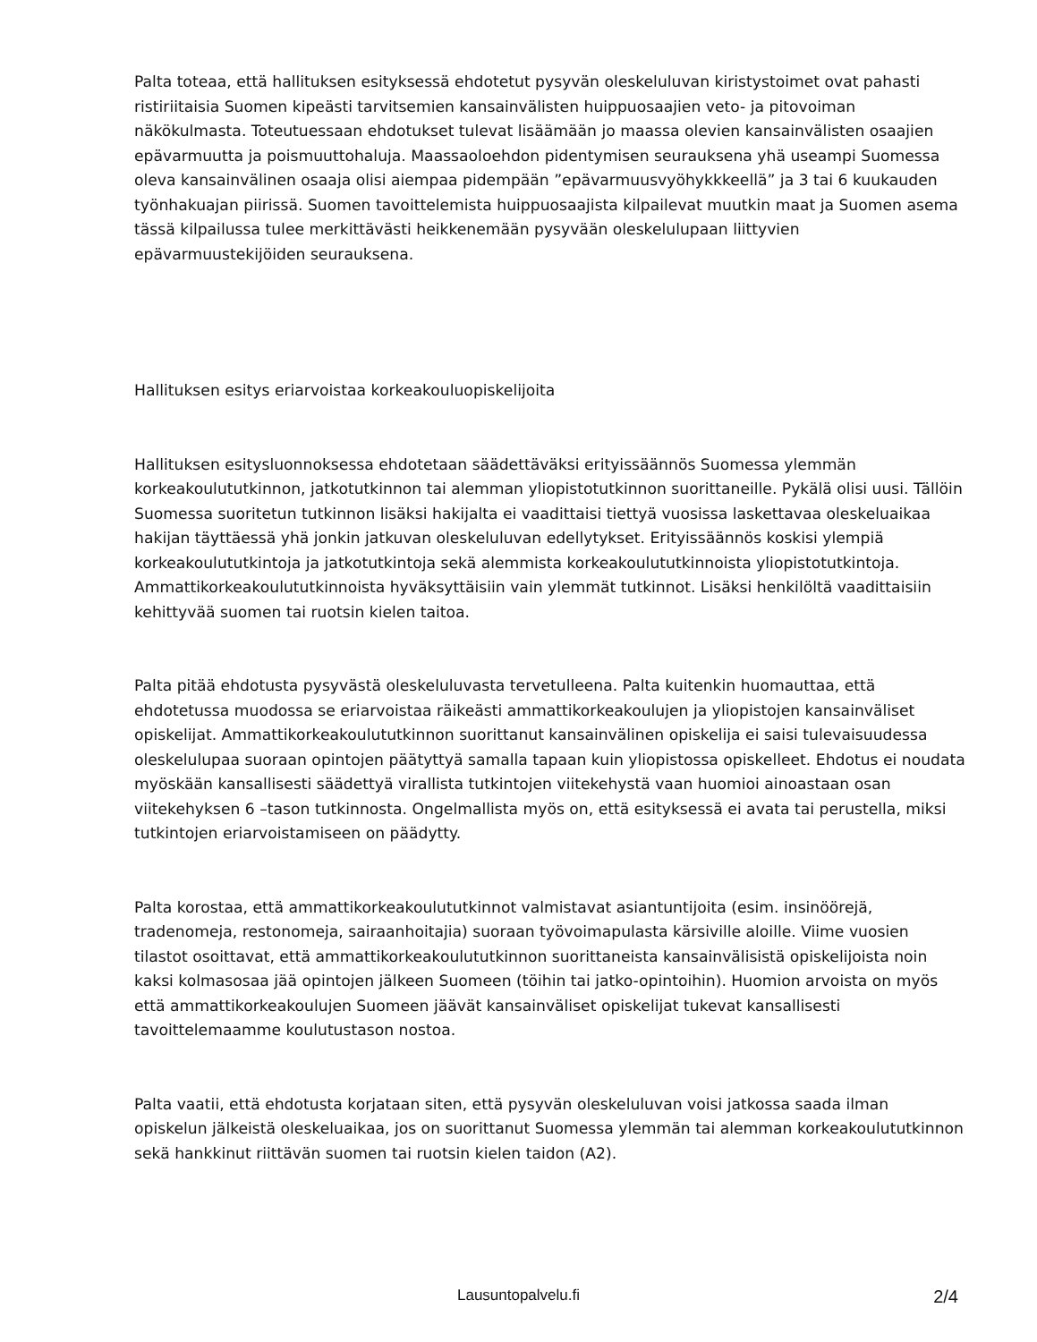Palta toteaa, että hallituksen esityksessä ehdotetut pysyvän oleskeluluvan kiristystoimet ovat pahasti ristiriitaisia Suomen kipeästi tarvitsemien kansainvälisten huippuosaajien veto- ja pitovoiman näkökulmasta. Toteutuessaan ehdotukset tulevat lisäämään jo maassa olevien kansainvälisten osaajien epävarmuutta ja poismuuttohaluja. Maassaoloehdon pidentymisen seurauksena yhä useampi Suomessa oleva kansainvälinen osaaja olisi aiempaa pidempään ”epävarmuusvyöhykkkeellä” ja 3 tai 6 kuukauden työnhakuajan piirissä. Suomen tavoittelemista huippuosaajista kilpailevat muutkin maat ja Suomen asema tässä kilpailussa tulee merkittävästi heikkenemään pysyvään oleskelulupaan liittyvien epävarmuustekijöiden seurauksena.
Hallituksen esitys eriarvoistaa korkeakouluopiskelijoita
Hallituksen esitysluonnoksessa ehdotetaan säädettäväksi erityissäännös Suomessa ylemmän korkeakoulututkinnon, jatkotutkinnon tai alemman yliopistotutkinnon suorittaneille. Pykälä olisi uusi. Tällöin Suomessa suoritetun tutkinnon lisäksi hakijalta ei vaadittaisi tiettyä vuosissa laskettavaa oleskeluaikaa hakijan täyttäessä yhä jonkin jatkuvan oleskeluluvan edellytykset. Erityissäännös koskisi ylempiä korkeakoulututkintoja ja jatkotutkintoja sekä alemmista korkeakoulututkinnoista yliopistotutkintoja. Ammattikorkeakoulututkinnoista hyväksyttäisiin vain ylemmät tutkinnot. Lisäksi henkilöltä vaadittaisiin kehittyvää suomen tai ruotsin kielen taitoa.
Palta pitää ehdotusta pysyvästä oleskeluluvasta tervetulleena. Palta kuitenkin huomauttaa, että ehdotetussa muodossa se eriarvoistaa räikeästi ammattikorkeakoulujen ja yliopistojen kansainväliset opiskelijat. Ammattikorkeakoulututkinnon suorittanut kansainvälinen opiskelija ei saisi tulevaisuudessa oleskelulupaa suoraan opintojen päätyttyä samalla tapaan kuin yliopistossa opiskelleet. Ehdotus ei noudata myöskään kansallisesti säädettyä virallista tutkintojen viitekehystä vaan huomioi ainoastaan osan viitekehyksen 6 –tason tutkinnosta. Ongelmallista myös on, että esityksessä ei avata tai perustella, miksi tutkintojen eriarvoistamiseen on päädytty.
Palta korostaa, että ammattikorkeakoulututkinnot valmistavat asiantuntijoita (esim. insinöörejä, tradenomeja, restonomeja, sairaanhoitajia) suoraan työvoimapulasta kärsiville aloille. Viime vuosien tilastot osoittavat, että ammattikorkeakoulututkinnon suorittaneista kansainvälisistä opiskelijoista noin kaksi kolmasosaa jää opintojen jälkeen Suomeen (töihin tai jatko-opintoihin). Huomion arvoista on myös että ammattikorkeakoulujen Suomeen jäävät kansainväliset opiskelijat tukevat kansallisesti tavoittelemaamme koulutustason nostoa.
Palta vaatii, että ehdotusta korjataan siten, että pysyvän oleskeluluvan voisi jatkossa saada ilman opiskelun jälkeistä oleskeluaikaa, jos on suorittanut Suomessa ylemmän tai alemman korkeakoulututkinnon sekä hankkinut riittävän suomen tai ruotsin kielen taidon (A2).
Lausuntopalvelu.fi
2/4